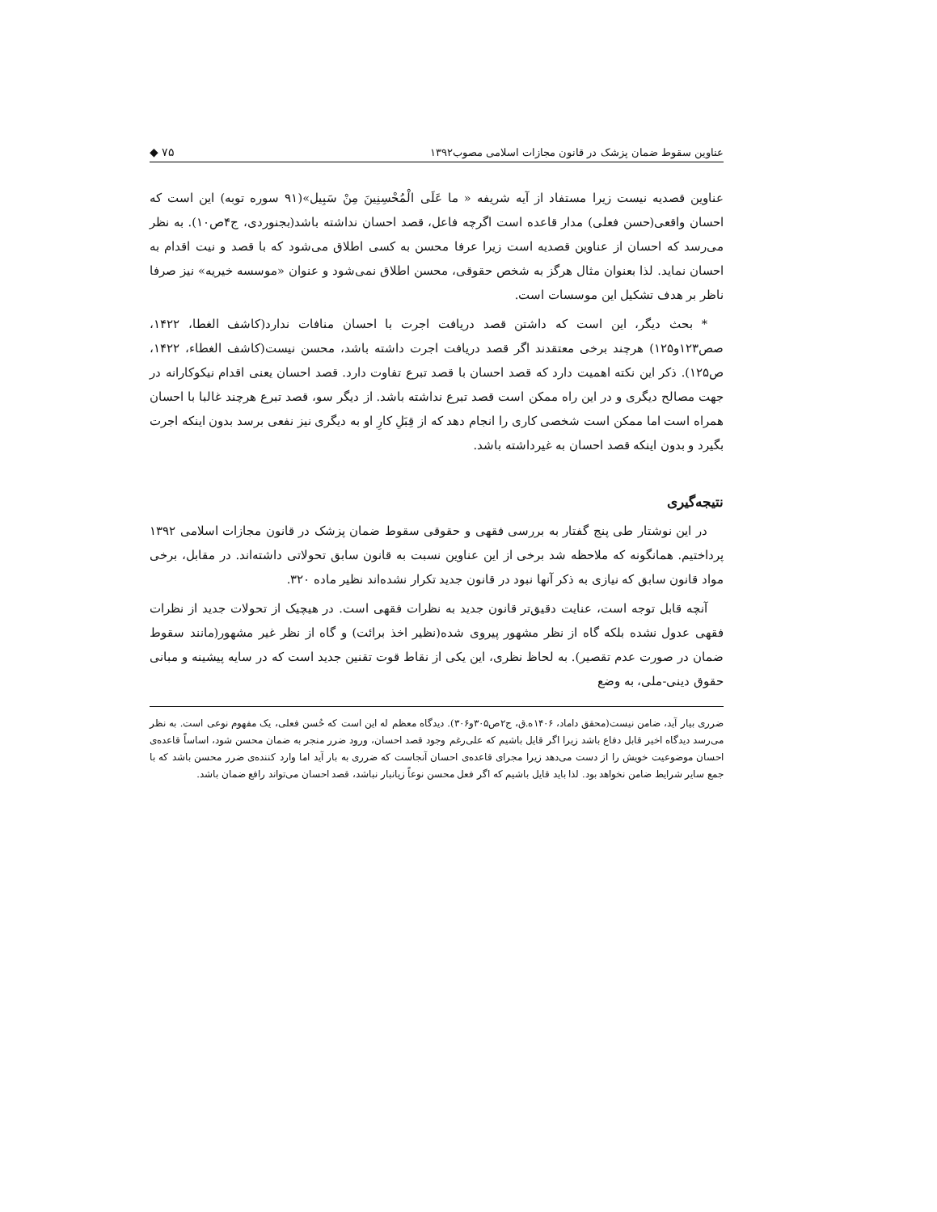عناوین سقوط ضمان پزشک در قانون مجازات اسلامی مصوب۱۳۹۲ ◆ ۷۵
عناوین قصدیه نیست زیرا مستفاد از آیه شریفه « ما عَلَی الْمُحْسِنِینَ مِنْ سَبِیل»(۹۱ سوره توبه) این است که احسان واقعی(حسن فعلی) مدار قاعده است اگرچه فاعل، قصد احسان نداشته باشد(بجنوردی، ج۴ص۱۰). به نظر می‌رسد که احسان از عناوین قصدیه است زیرا عرفا محسن به کسی اطلاق می‌شود که با قصد و نیت اقدام به احسان نماید. لذا بعنوان مثال هرگز به شخص حقوقی، محسن اطلاق نمی‌شود و عنوان «موسسه خیریه» نیز صرفا ناظر بر هدف تشکیل این موسسات است.
* بحث دیگر، این است که داشتن قصد دریافت اجرت با احسان منافات ندارد(کاشف الغطا، ۱۴۲۲، صص۱۲۳و۱۲۵) هرچند برخی معتقدند اگر قصد دریافت اجرت داشته باشد، محسن نیست(کاشف الغطاء، ۱۴۲۲، ص۱۲۵). ذکر این نکته اهمیت دارد که قصد احسان با قصد تبرع تفاوت دارد. قصد احسان یعنی اقدام نیکوکارانه در جهت مصالح دیگری و در این راه ممکن است قصد تبرع نداشته باشد. از دیگر سو، قصد تبرع هرچند غالبا با احسان همراه است اما ممکن است شخصی کاری را انجام دهد که از قِبَلِ کارِ او به دیگری نیز نفعی برسد بدون اینکه اجرت بگیرد و بدون اینکه قصد احسان به غیرداشته باشد.
نتیجه‌گیری
در این نوشتار طی پنج گفتار به بررسی فقهی و حقوقی سقوط ضمان پزشک در قانون مجازات اسلامی ۱۳۹۲ پرداختیم. همانگونه که ملاحظه شد برخی از این عناوین نسبت به قانون سابق تحولاتی داشته‌اند. در مقابل، برخی مواد قانون سابق که نیازی به ذکر آنها نبود در قانون جدید تکرار نشده‌اند نظیر ماده ۳۲۰.
آنچه قابل توجه است، عنایت دقیق‌تر قانون جدید به نظرات فقهی است. در هیچیک از تحولات جدید از نظرات فقهی عدول نشده بلکه گاه از نظر مشهور پیروی شده(نظیر اخذ برائت) و گاه از نظر غیر مشهور(مانند سقوط ضمان در صورت عدم تقصیر). به لحاظ نظری، این یکی از نقاط قوت تقنین جدید است که در سایه پیشینه و مبانی حقوق دینی-ملی، به وضع
ضرری بیار آید، ضامن نیست(محقق داماد، ۱۴۰۶ه.ق، ج۲ص۳۰۵و۳۰۶). دیدگاه معظم له این است که حُسن فعلی، یک مفهوم نوعی است. به نظر می‌رسد دیدگاه اخیر قابل دفاع باشد زیرا اگر قایل باشیم که علی‌رغم وجود قصد احسان، ورود ضرر منجر به ضمان محسن شود، اساساً قاعده‌ی احسان موضوعیت خویش را از دست می‌دهد زیرا مجرای قاعده‌ی احسان آنجاست که ضرری به بار آید اما وارد کننده‌ی ضرر محسن باشد که با جمع سایر شرایط ضامن نخواهد بود. لذا باید قایل باشیم که اگر فعل محسن نوعاً زیانبار نباشد، قصد احسان می‌تواند رافع ضمان باشد.